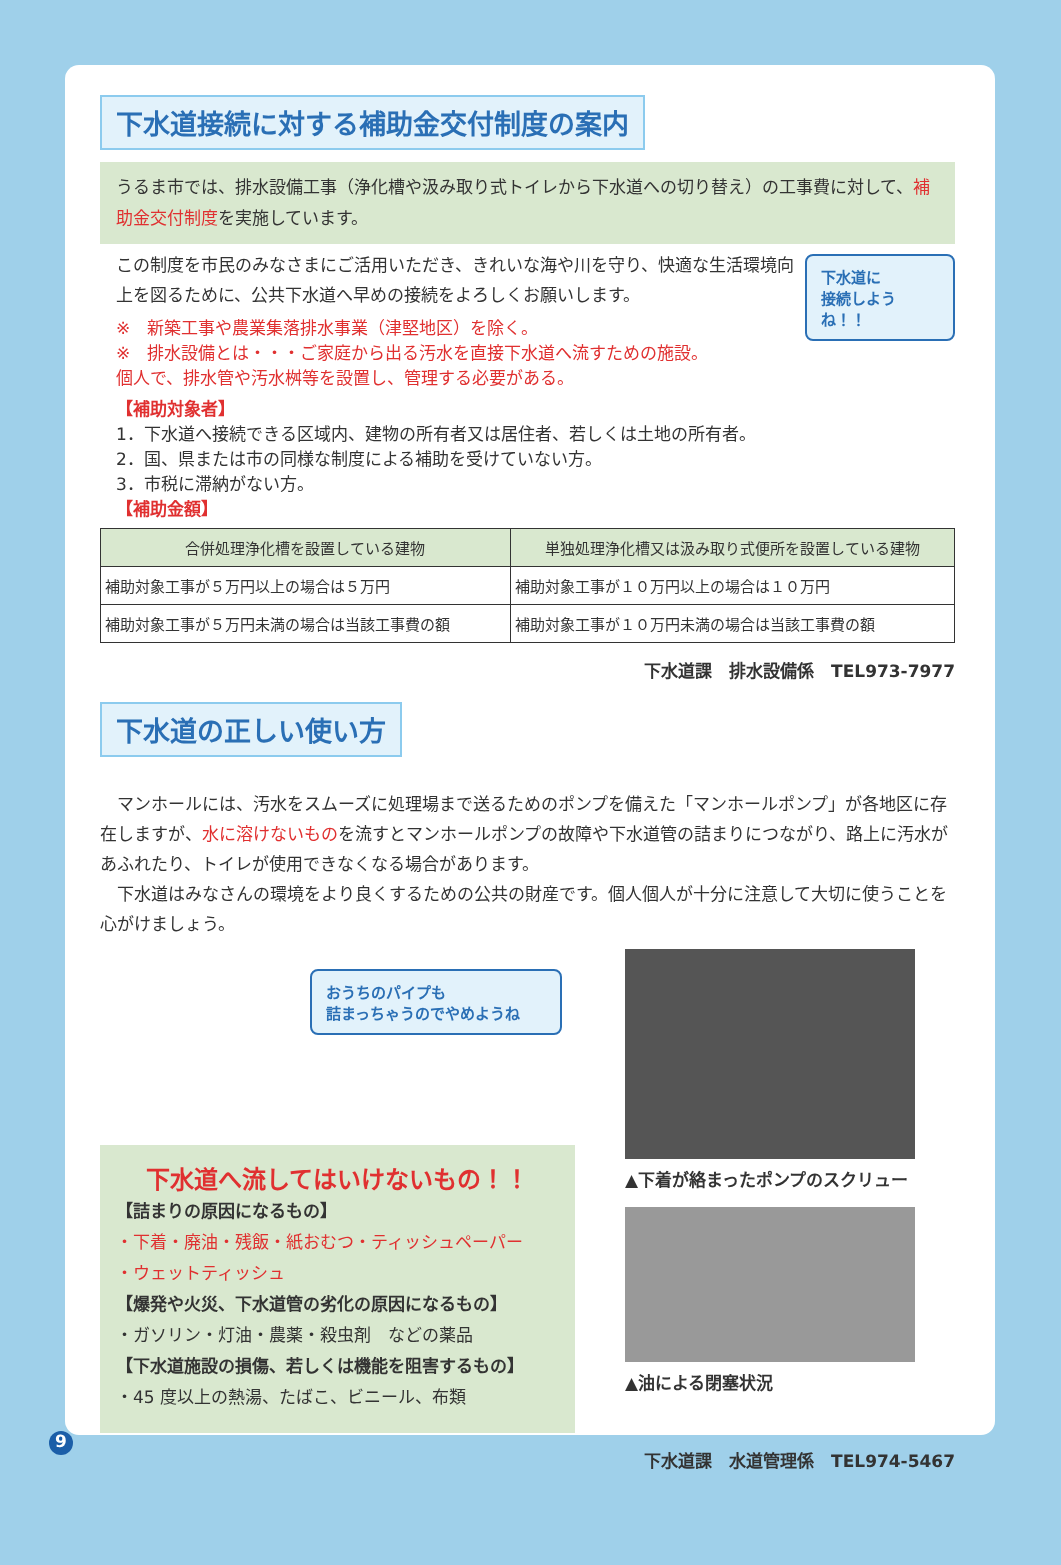下水道接続に対する補助金交付制度の案内
うるま市では、排水設備工事（浄化槽や汲み取り式トイレから下水道への切り替え）の工事費に対して、補助金交付制度を実施しています。
この制度を市民のみなさまにご活用いただき、きれいな海や川を守り、快適な生活環境向上を図るために、公共下水道へ早めの接続をよろしくお願いします。
※　新築工事や農業集落排水事業（津堅地区）を除く。
※　排水設備とは・・・ご家庭から出る汚水を直接下水道へ流すための施設。
個人で、排水管や汚水桝等を設置し、管理する必要がある。
【補助対象者】
1．下水道へ接続できる区域内、建物の所有者又は居住者、若しくは土地の所有者。
2．国、県または市の同様な制度による補助を受けていない方。
3．市税に滞納がない方。
【補助金額】
下水道に
接続しようね！！
| 合併処理浄化槽を設置している建物 | 単独処理浄化槽又は汲み取り式便所を設置している建物 |
| --- | --- |
| 補助対象工事が５万円以上の場合は５万円 | 補助対象工事が１０万円以上の場合は１０万円 |
| 補助対象工事が５万円未満の場合は当該工事費の額 | 補助対象工事が１０万円未満の場合は当該工事費の額 |
下水道課　排水設備係　TEL973-7977
下水道の正しい使い方
　マンホールには、汚水をスムーズに処理場まで送るためのポンプを備えた「マンホールポンプ」が各地区に存在しますが、水に溶けないものを流すとマンホールポンプの故障や下水道管の詰まりにつながり、路上に汚水があふれたり、トイレが使用できなくなる場合があります。
　下水道はみなさんの環境をより良くするための公共の財産です。個人個人が十分に注意して大切に使うことを心がけましょう。
おうちのパイプも
詰まっちゃうのでやめようね
下水道へ流してはいけないもの！！
【詰まりの原因になるもの】
・下着・廃油・残飯・紙おむつ・ティッシュペーパー
・ウェットティッシュ
【爆発や火災、下水道管の劣化の原因になるもの】
・ガソリン・灯油・農薬・殺虫剤　などの薬品
【下水道施設の損傷、若しくは機能を阻害するもの】
・45 度以上の熱湯、たばこ、ビニール、布類
▲下着が絡まったポンプのスクリュー
▲油による閉塞状況
下水道課　水道管理係　TEL974-5467
9